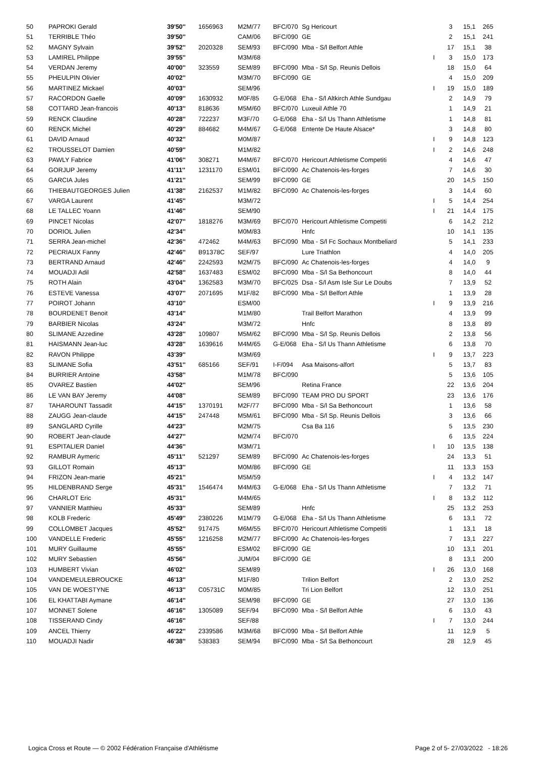| 50 | PAPROKI Gerald | 39'50'' | 1656963 | M2M/77 | BFC/070 | Sg Hericourt | | 3 | 15,1 | 265 |
| 51 | TERRIBLE Théo | 39'50'' | | CAM/06 | BFC/090 | GE | | 2 | 15,1 | 241 |
| 52 | MAGNY Sylvain | 39'52'' | 2020328 | SEM/93 | BFC/090 | Mba - S/l Belfort Athle | | 17 | 15,1 | 38 |
| 53 | LAMIREL Philippe | 39'55'' | | M3M/68 | | | I | 3 | 15,0 | 173 |
| 54 | VERDAN Jeremy | 40'00'' | 323559 | SEM/89 | BFC/090 | Mba - S/l Sp. Reunis Dellois | | 18 | 15,0 | 64 |
| 55 | PHEULPIN Olivier | 40'02'' | | M3M/70 | BFC/090 | GE | | 4 | 15,0 | 209 |
| 56 | MARTINEZ Mickael | 40'03'' | | SEM/96 | | | I | 19 | 15,0 | 189 |
| 57 | RACORDON Gaelle | 40'09'' | 1630932 | M0F/85 | G-E/068 | Eha - S/l Altkirch Athle Sundgau | | 2 | 14,9 | 79 |
| 58 | COTTARD Jean-francois | 40'13'' | 818636 | M5M/60 | BFC/070 | Luxeuil Athle 70 | | 1 | 14,9 | 21 |
| 59 | RENCK Claudine | 40'28'' | 722237 | M3F/70 | G-E/068 | Eha - S/l Us Thann Athletisme | | 1 | 14,8 | 81 |
| 60 | RENCK Michel | 40'29'' | 884682 | M4M/67 | G-E/068 | Entente De Haute Alsace* | | 3 | 14,8 | 80 |
| 61 | DAVID Arnaud | 40'32'' | | M0M/87 | | | I | 9 | 14,8 | 123 |
| 62 | TROUSSELOT Damien | 40'59'' | | M1M/82 | | | I | 2 | 14,6 | 248 |
| 63 | PAWLY Fabrice | 41'06'' | 308271 | M4M/67 | BFC/070 | Hericourt Athletisme Competiti | | 4 | 14,6 | 47 |
| 64 | GORJUP Jeremy | 41'11'' | 1231170 | ESM/01 | BFC/090 | Ac Chatenois-les-forges | | 7 | 14,6 | 30 |
| 65 | GARCIA Jules | 41'21'' | | SEM/99 | BFC/090 | GE | | 20 | 14,5 | 150 |
| 66 | THIEBAUTGEORGES Julien | 41'38'' | 2162537 | M1M/82 | BFC/090 | Ac Chatenois-les-forges | | 3 | 14,4 | 60 |
| 67 | VARGA Laurent | 41'45'' | | M3M/72 | | | I | 5 | 14,4 | 254 |
| 68 | LE TALLEC Yoann | 41'46'' | | SEM/90 | | | I | 21 | 14,4 | 175 |
| 69 | PINCET Nicolas | 42'07'' | 1818276 | M3M/69 | BFC/070 | Hericourt Athletisme Competiti | | 6 | 14,2 | 212 |
| 70 | DORIOL Julien | 42'34'' | | M0M/83 | | Hnfc | | 10 | 14,1 | 135 |
| 71 | SERRA Jean-michel | 42'36'' | 472462 | M4M/63 | BFC/090 | Mba - S/l Fc Sochaux Montbeliard | | 5 | 14,1 | 233 |
| 72 | PECRIAUX Fanny | 42'46'' | B91378C | SEF/97 | | Lure Triathlon | | 4 | 14,0 | 205 |
| 73 | BERTRAND Arnaud | 42'46'' | 2242593 | M2M/75 | BFC/090 | Ac Chatenois-les-forges | | 4 | 14,0 | 9 |
| 74 | MOUADJI Adil | 42'58'' | 1637483 | ESM/02 | BFC/090 | Mba - S/l Sa Bethoncourt | | 8 | 14,0 | 44 |
| 75 | ROTH Alain | 43'04'' | 1362583 | M3M/70 | BFC/025 | Dsa - S/l Asm Isle Sur Le Doubs | | 7 | 13,9 | 52 |
| 76 | ESTEVE Vanessa | 43'07'' | 2071695 | M1F/82 | BFC/090 | Mba - S/l Belfort Athle | | 1 | 13,9 | 28 |
| 77 | POIROT Johann | 43'10'' | | ESM/00 | | | I | 9 | 13,9 | 216 |
| 78 | BOURDENET Benoit | 43'14'' | | M1M/80 | | Trail Belfort Marathon | | 4 | 13,9 | 99 |
| 79 | BARBIER Nicolas | 43'24'' | | M3M/72 | | Hnfc | | 8 | 13,8 | 89 |
| 80 | SLIMANE Azzedine | 43'28'' | 109807 | M5M/62 | BFC/090 | Mba - S/l Sp. Reunis Dellois | | 2 | 13,8 | 56 |
| 81 | HAISMANN Jean-luc | 43'28'' | 1639616 | M4M/65 | G-E/068 | Eha - S/l Us Thann Athletisme | | 6 | 13,8 | 70 |
| 82 | RAVON Philippe | 43'39'' | | M3M/69 | | | I | 9 | 13,7 | 223 |
| 83 | SLIMANE Sofia | 43'51'' | 685166 | SEF/91 | I-F/094 | Asa Maisons-alfort | | 5 | 13,7 | 83 |
| 84 | BURRIER Antoine | 43'58'' | | M1M/78 | BFC/090 | | | 5 | 13,6 | 105 |
| 85 | OVAREZ Bastien | 44'02'' | | SEM/96 | | Retina France | | 22 | 13,6 | 204 |
| 86 | LE VAN BAY Jeremy | 44'08'' | | SEM/89 | BFC/090 | TEAM PRO DU SPORT | | 23 | 13,6 | 176 |
| 87 | TAHAROUNT Tassadit | 44'15'' | 1370191 | M2F/77 | BFC/090 | Mba - S/l Sa Bethoncourt | | 1 | 13,6 | 58 |
| 88 | ZAUGG Jean-claude | 44'15'' | 247448 | M5M/61 | BFC/090 | Mba - S/l Sp. Reunis Dellois | | 3 | 13,6 | 66 |
| 89 | SANGLARD Cyrille | 44'23'' | | M2M/75 | | Csa Ba 116 | | 5 | 13,5 | 230 |
| 90 | ROBERT Jean-claude | 44'27'' | | M2M/74 | BFC/070 | | | 6 | 13,5 | 224 |
| 91 | ESPITALIER Daniel | 44'36'' | | M3M/71 | | | I | 10 | 13,5 | 138 |
| 92 | RAMBUR Aymeric | 45'11'' | 521297 | SEM/89 | BFC/090 | Ac Chatenois-les-forges | | 24 | 13,3 | 51 |
| 93 | GILLOT Romain | 45'13'' | | M0M/86 | BFC/090 | GE | | 11 | 13,3 | 153 |
| 94 | FRIZON Jean-marie | 45'21'' | | M5M/59 | | | I | 4 | 13,2 | 147 |
| 95 | HILDENBRAND Serge | 45'31'' | 1546474 | M4M/63 | G-E/068 | Eha - S/l Us Thann Athletisme | | 7 | 13,2 | 71 |
| 96 | CHARLOT Eric | 45'31'' | | M4M/65 | | | I | 8 | 13,2 | 112 |
| 97 | VANNIER Matthieu | 45'33'' | | SEM/89 | | Hnfc | | 25 | 13,2 | 253 |
| 98 | KOLB Frederic | 45'49'' | 2380226 | M1M/79 | G-E/068 | Eha - S/l Us Thann Athletisme | | 6 | 13,1 | 72 |
| 99 | COLLOMBET Jacques | 45'52'' | 917475 | M6M/55 | BFC/070 | Hericourt Athletisme Competiti | | 1 | 13,1 | 18 |
| 100 | VANDELLE Frederic | 45'55'' | 1216258 | M2M/77 | BFC/090 | Ac Chatenois-les-forges | | 7 | 13,1 | 227 |
| 101 | MURY Guillaume | 45'55'' | | ESM/02 | BFC/090 | GE | | 10 | 13,1 | 201 |
| 102 | MURY Sebastien | 45'56'' | | JUM/04 | BFC/090 | GE | | 8 | 13,1 | 200 |
| 103 | HUMBERT Vivian | 46'02'' | | SEM/89 | | | I | 26 | 13,0 | 168 |
| 104 | VANDEMEULEBROUCKE | 46'13'' | | M1F/80 | | Trilion Belfort | | 2 | 13,0 | 252 |
| 105 | VAN DE WOESTYNE | 46'13'' | C05731C | M0M/85 | | Tri Lion Belfort | | 12 | 13,0 | 251 |
| 106 | EL KHATTABI Aymane | 46'14'' | | SEM/98 | BFC/090 | GE | | 27 | 13,0 | 136 |
| 107 | MONNET Solene | 46'16'' | 1305089 | SEF/94 | BFC/090 | Mba - S/l Belfort Athle | | 6 | 13,0 | 43 |
| 108 | TISSERAND Cindy | 46'16'' | | SEF/88 | | | I | 7 | 13,0 | 244 |
| 109 | ANCEL Thierry | 46'22'' | 2339586 | M3M/68 | BFC/090 | Mba - S/l Belfort Athle | | 11 | 12,9 | 5 |
| 110 | MOUADJI Nadir | 46'38'' | 538383 | SEM/94 | BFC/090 | Mba - S/l Sa Bethoncourt | | 28 | 12,9 | 45 |
Logica Cross et Route — © 2002 Fédération Française d'Athlétisme Page 2 of 5- 27/03/2022 - 18:26